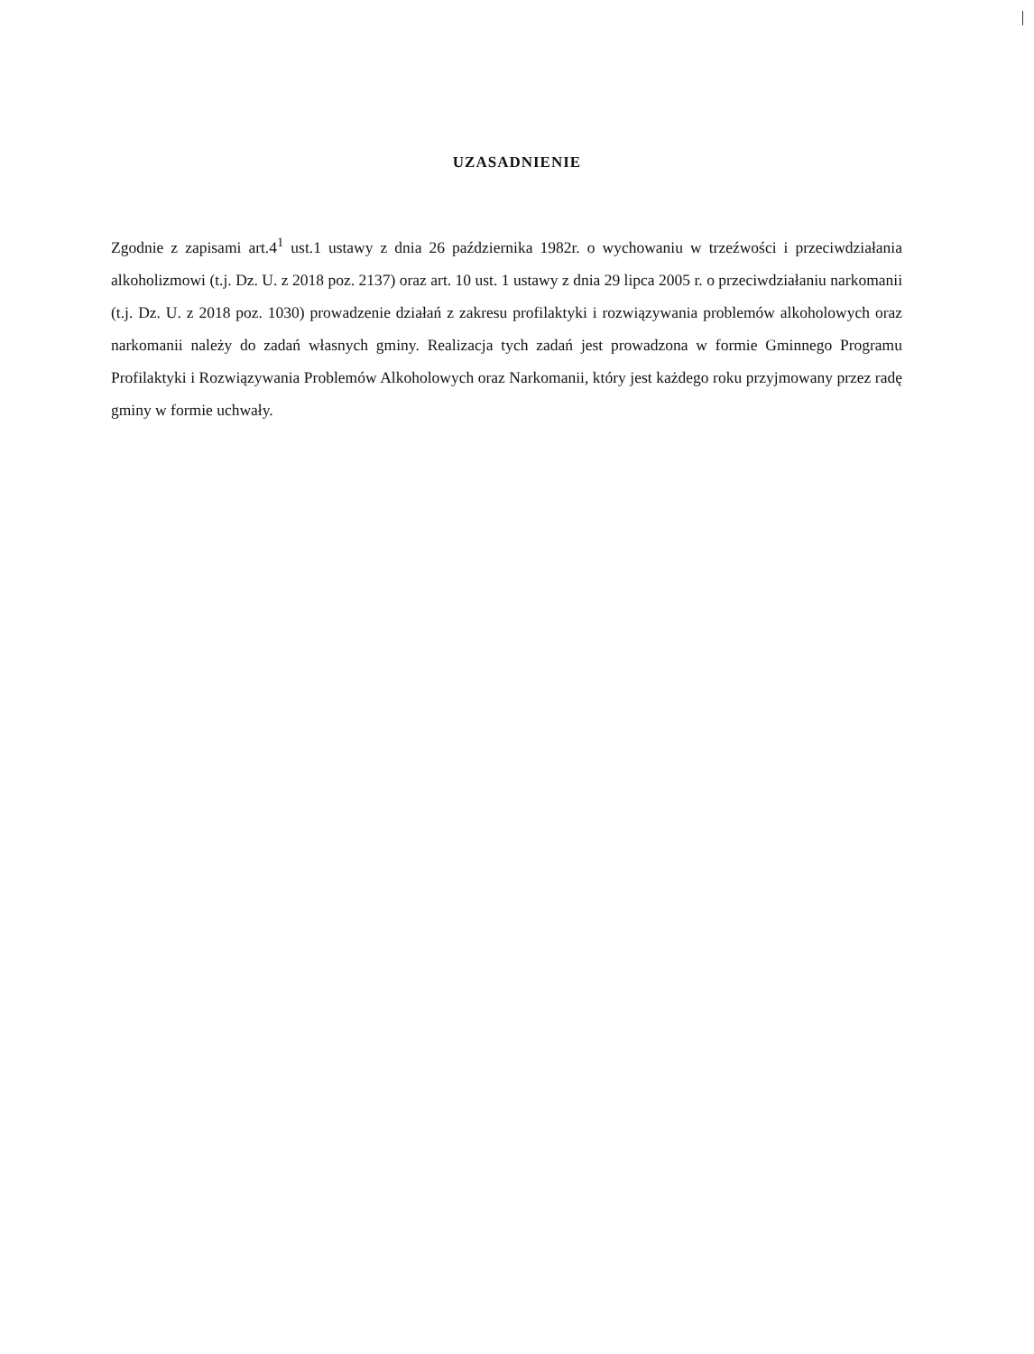UZASADNIENIE
Zgodnie z zapisami art.4<sup>1</sup> ust.1 ustawy z dnia 26 października 1982r. o wychowaniu w trzeźwości i przeciwdziałania alkoholizmowi (t.j. Dz. U. z 2018 poz. 2137) oraz art. 10 ust. 1 ustawy z dnia 29 lipca 2005 r. o przeciwdziałaniu narkomanii (t.j. Dz. U. z 2018 poz. 1030) prowadzenie działań z zakresu profilaktyki i rozwiązywania problemów alkoholowych oraz narkomanii należy do zadań własnych gminy. Realizacja tych zadań jest prowadzona w formie Gminnego Programu Profilaktyki i Rozwiązywania Problemów Alkoholowych oraz Narkomanii, który jest każdego roku przyjmowany przez radę gminy w formie uchwały.